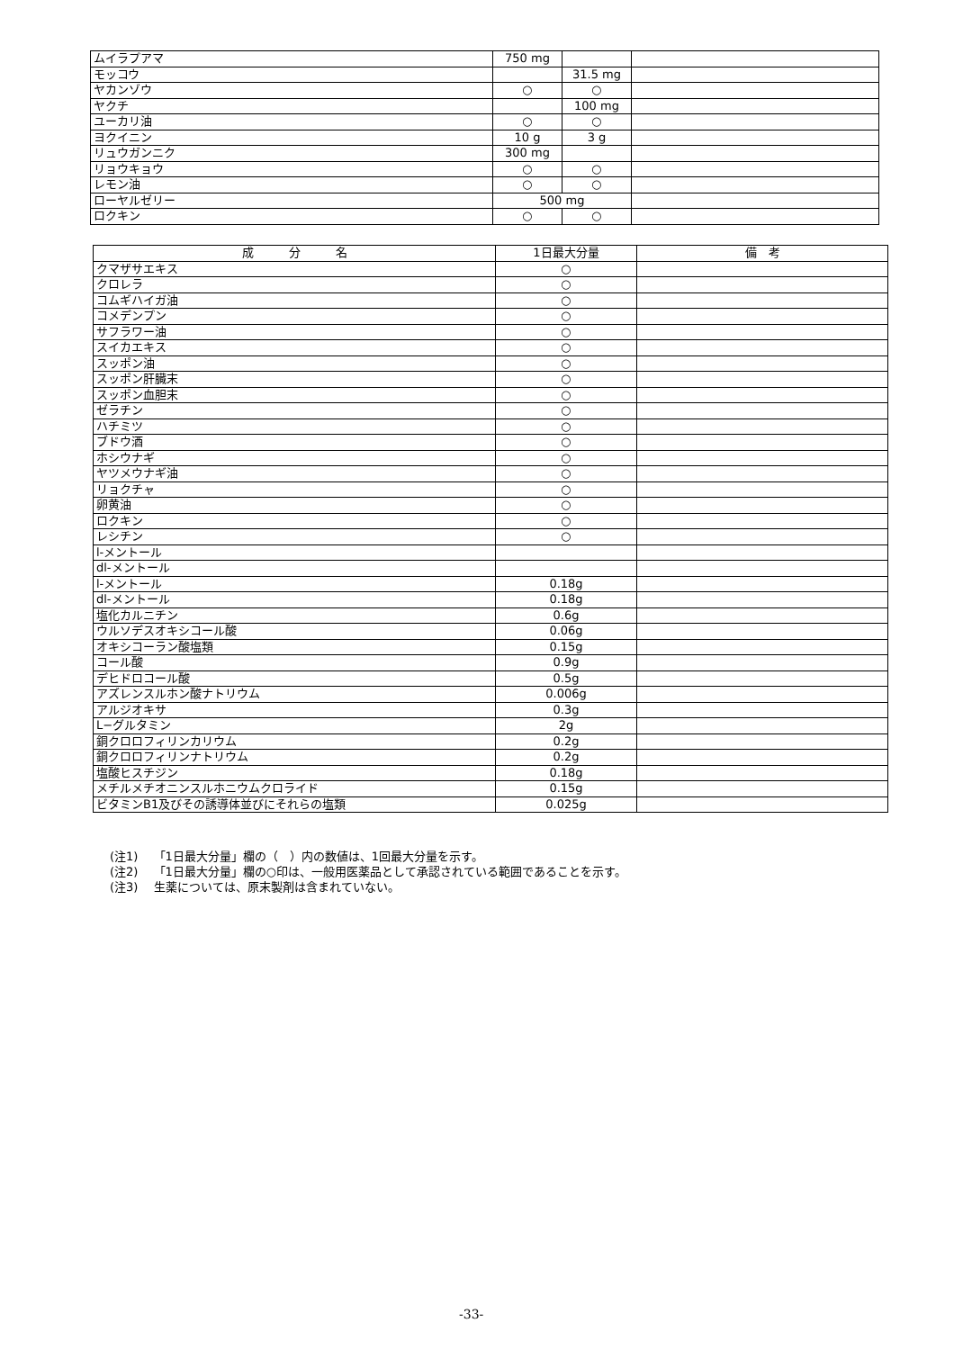| ムイラプアマ | 750 mg | | |
| モッコウ | | 31.5 mg | |
| ヤカンゾウ | ○ | ○ | |
| ヤクチ | | 100 mg | |
| ユーカリ油 | ○ | ○ | |
| ヨクイニン | 10 g | 3 g | |
| リュウガンニク | 300 mg | | |
| リョウキョウ | ○ | ○ | |
| レモン油 | ○ | ○ | |
| ローヤルゼリー | 500 mg | | |
| ロクキン | ○ | ○ | |
| 成 分 名 | 1日最大分量 | 備 考 |
| --- | --- | --- |
| クマザサエキス | ○ | |
| クロレラ | ○ | |
| コムギハイガ油 | ○ | |
| コメデンプン | ○ | |
| サフラワー油 | ○ | |
| スイカエキス | ○ | |
| スッポン油 | ○ | |
| スッポン肝臓末 | ○ | |
| スッポン血胆末 | ○ | |
| ゼラチン | ○ | |
| ハチミツ | ○ | |
| ブドウ酒 | ○ | |
| ホシウナギ | ○ | |
| ヤツメウナギ油 | ○ | |
| リョクチャ | ○ | |
| 卵黄油 | ○ | |
| ロクキン | ○ | |
| レシチン | ○ | |
| l-メントール | | |
| dl-メントール | | |
| l-メントール | 0.18g | |
| dl-メントール | 0.18g | |
| 塩化カルニチン | 0.6g | |
| ウルソデスオキシコール酸 | 0.06g | |
| オキシコーラン酸塩類 | 0.15g | |
| コール酸 | 0.9g | |
| デヒドロコール酸 | 0.5g | |
| アズレンスルホン酸ナトリウム | 0.006g | |
| アルジオキサ | 0.3g | |
| L−グルタミン | 2g | |
| 銅クロロフィリンカリウム | 0.2g | |
| 銅クロロフィリンナトリウム | 0.2g | |
| 塩酸ヒスチジン | 0.18g | |
| メチルメチオニンスルホニウムクロライド | 0.15g | |
| ビタミンB1及びその誘導体並びにそれらの塩類 | 0.025g | |
(注1)　 「1日最大分量」欄の（　）内の数値は、1回最大分量を示す。
(注2)　 「1日最大分量」欄の○印は、一般用医薬品として承認されている範囲であることを示す。
(注3)　 生薬については、原末製剤は含まれていない。
-33-